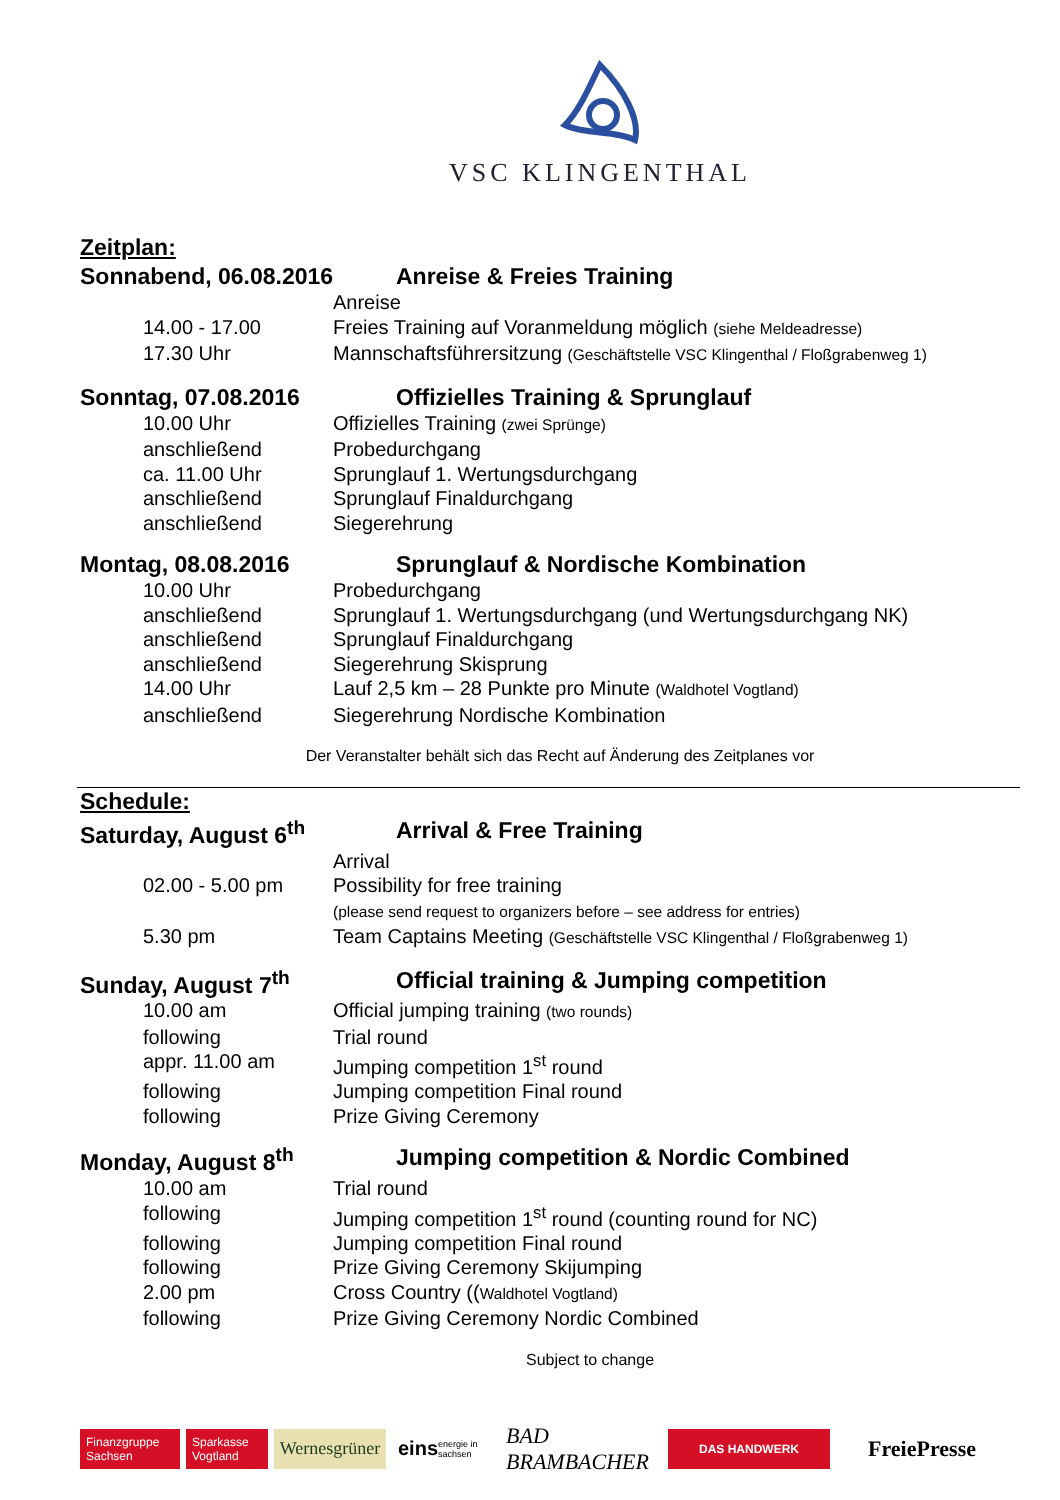VSC KLINGENTHAL
Zeitplan:
Sonnabend, 06.08.2016 Anreise & Freies Training
Anreise
14.00 - 17.00 Freies Training auf Voranmeldung möglich (siehe Meldeadresse)
17.30 Uhr Mannschaftsführersitzung (Geschäftstelle VSC Klingenthal / Floßgrabenweg 1)
Sonntag, 07.08.2016 Offizielles Training & Sprunglauf
10.00 Uhr Offizielles Training (zwei Sprünge)
anschließend Probedurchgang
ca. 11.00 Uhr Sprunglauf 1. Wertungsdurchgang
anschließend Sprunglauf Finaldurchgang
anschließend Siegerehrung
Montag, 08.08.2016 Sprunglauf & Nordische Kombination
10.00 Uhr Probedurchgang
anschließend Sprunglauf 1. Wertungsdurchgang (und Wertungsdurchgang NK)
anschließend Sprunglauf Finaldurchgang
anschließend Siegerehrung Skisprung
14.00 Uhr Lauf 2,5 km – 28 Punkte pro Minute (Waldhotel Vogtland)
anschließend Siegerehrung Nordische Kombination
Der Veranstalter behält sich das Recht auf Änderung des Zeitplanes vor
Schedule:
Saturday, August 6<sup>th</sup> Arrival & Free Training
Arrival
02.00 - 5.00 pm Possibility for free training
(please send request to organizers before – see address for entries)
5.30 pm Team Captains Meeting (Geschäftstelle VSC Klingenthal / Floßgrabenweg 1)
Sunday, August 7<sup>th</sup> Official training & Jumping competition
10.00 am Official jumping training (two rounds)
following Trial round
appr. 11.00 am Jumping competition 1<sup>st</sup> round
following Jumping competition Final round
following Prize Giving Ceremony
Monday, August 8<sup>th</sup> Jumping competition & Nordic Combined
10.00 am Trial round
following Jumping competition 1<sup>st</sup> round (counting round for NC)
following Jumping competition Final round
following Prize Giving Ceremony Skijumping
2.00 pm Cross Country ((Waldhotel Vogtland)
following Prize Giving Ceremony Nordic Combined
Subject to change
Finanzgruppe Sachsen
Sparkasse Vogtland
Wernesgrüner
eins energie in sachsen
BAD BRAMBACHER
DAS HANDWERK
FreiePresse